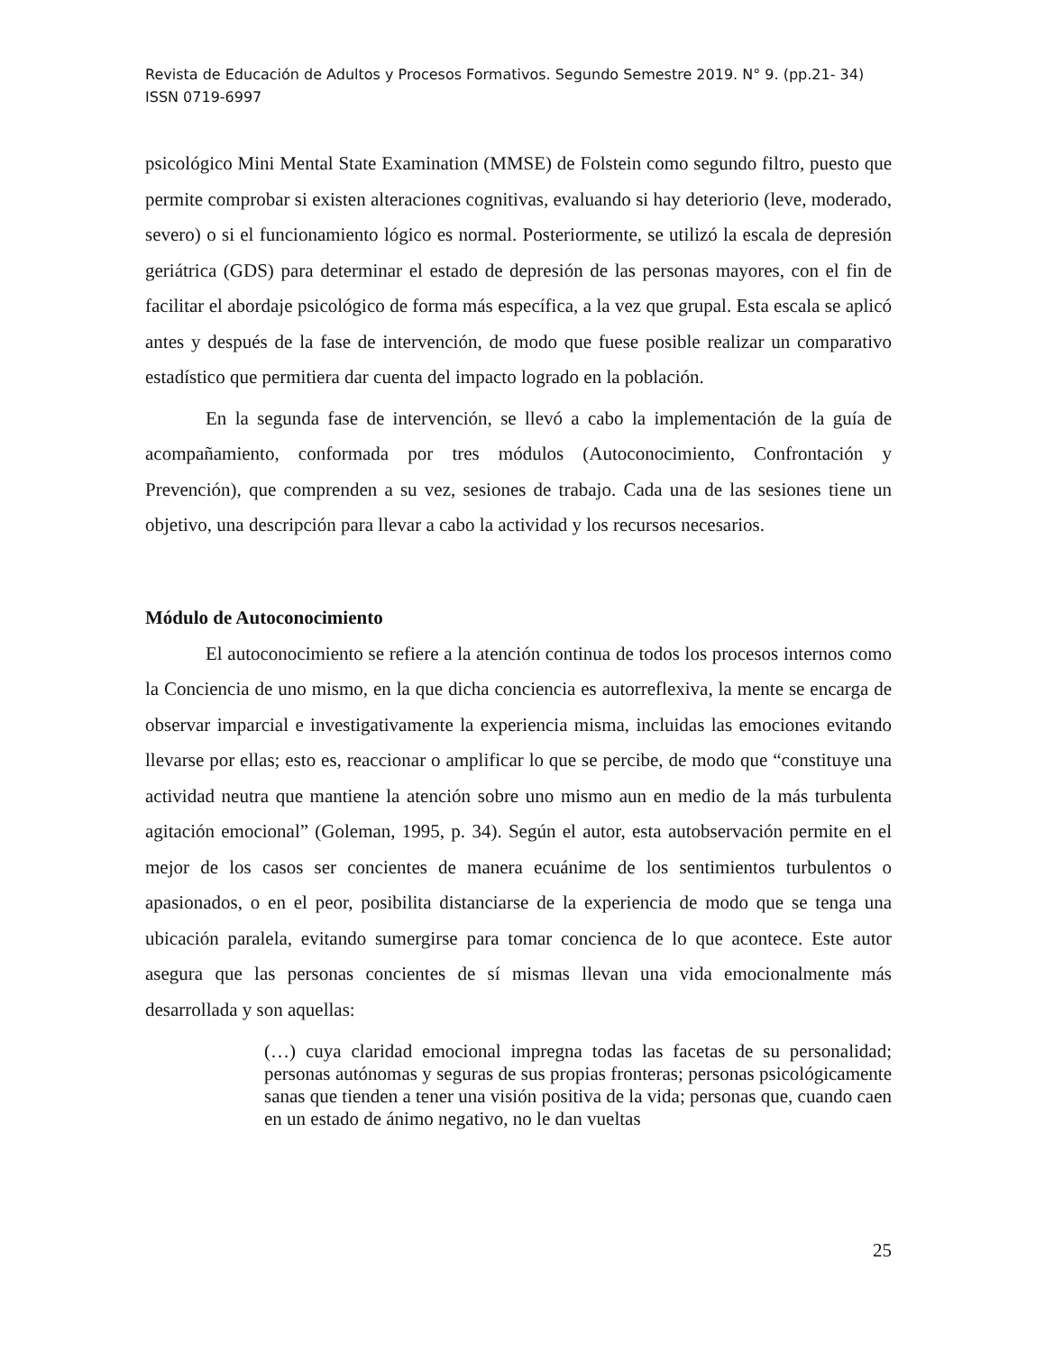Revista de Educación de Adultos y Procesos Formativos. Segundo Semestre 2019. N° 9. (pp.21- 34)
ISSN 0719-6997
psicológico Mini Mental State Examination (MMSE) de Folstein como segundo filtro, puesto que permite comprobar si existen alteraciones cognitivas, evaluando si hay deteriorio (leve, moderado, severo) o si el funcionamiento lógico es normal. Posteriormente, se utilizó la escala de depresión geriátrica (GDS) para determinar el estado de depresión de las personas mayores, con el fin de facilitar el abordaje psicológico de forma más específica, a la vez que grupal. Esta escala se aplicó antes y después de la fase de intervención, de modo que fuese posible realizar un comparativo estadístico que permitiera dar cuenta del impacto logrado en la población.
En la segunda fase de intervención, se llevó a cabo la implementación de la guía de acompañamiento, conformada por tres módulos (Autoconocimiento, Confrontación y Prevención), que comprenden a su vez, sesiones de trabajo. Cada una de las sesiones tiene un objetivo, una descripción para llevar a cabo la actividad y los recursos necesarios.
Módulo de Autoconocimiento
El autoconocimiento se refiere a la atención continua de todos los procesos internos como la Conciencia de uno mismo, en la que dicha conciencia es autorreflexiva, la mente se encarga de observar imparcial e investigativamente la experiencia misma, incluidas las emociones evitando llevarse por ellas; esto es, reaccionar o amplificar lo que se percibe, de modo que “constituye una actividad neutra que mantiene la atención sobre uno mismo aun en medio de la más turbulenta agitación emocional” (Goleman, 1995, p. 34). Según el autor, esta autobservación permite en el mejor de los casos ser concientes de manera ecuánime de los sentimientos turbulentos o apasionados, o en el peor, posibilita distanciarse de la experiencia de modo que se tenga una ubicación paralela, evitando sumergirse para tomar concienca de lo que acontece. Este autor asegura que las personas concientes de sí mismas llevan una vida emocionalmente más desarrollada y son aquellas:
(…) cuya claridad emocional impregna todas las facetas de su personalidad; personas autónomas y seguras de sus propias fronteras; personas psicológicamente sanas que tienden a tener una visión positiva de la vida; personas que, cuando caen en un estado de ánimo negativo, no le dan vueltas
25